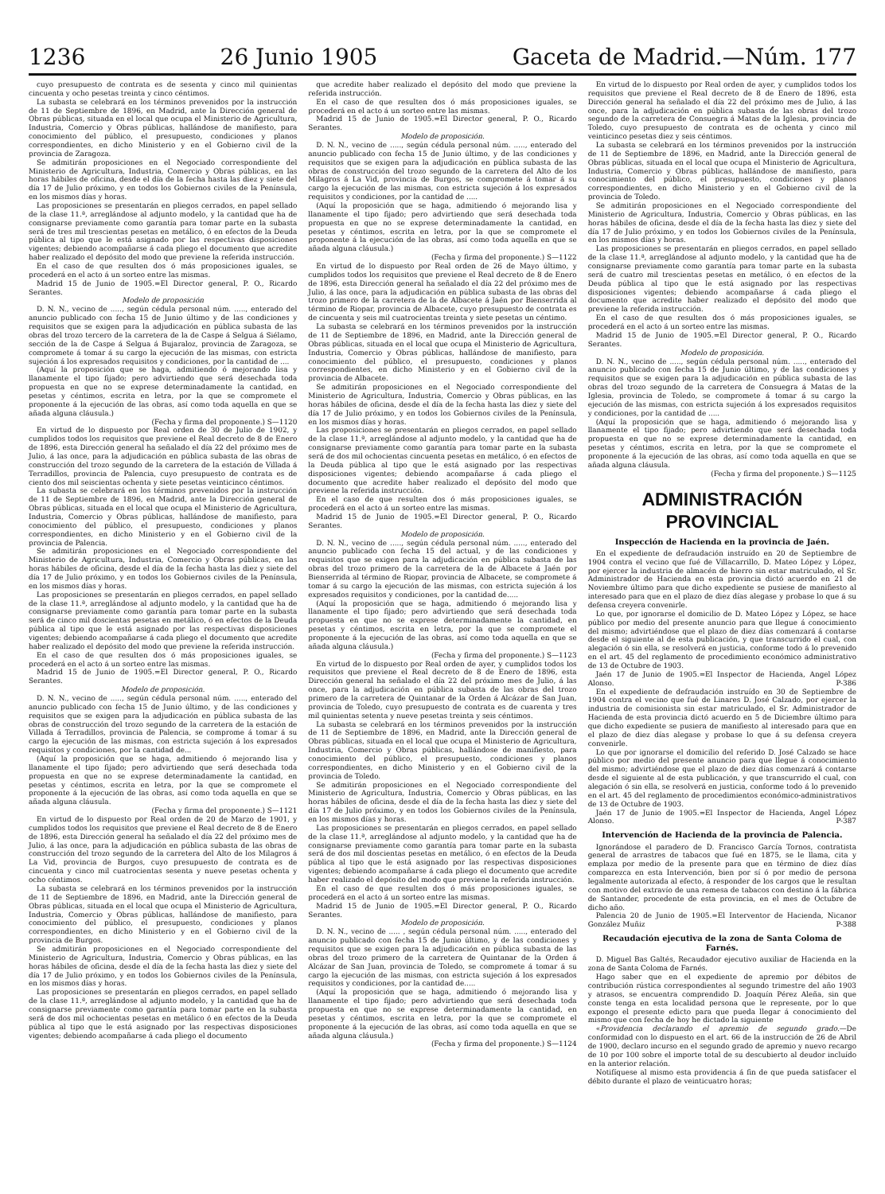1236 26 Junio 1905 Gaceta de Madrid.—Núm. 177
cuyo presupuesto de contrata es de sesenta y cinco mil quinientas cincuenta y ocho pesetas treinta y cinco céntimos.
La subasta se celebrará en los términos prevenidos por la instrucción de 11 de Septiembre de 1896, en Madrid, ante la Dirección general de Obras públicas, situada en el local que ocupa el Ministerio de Agricultura, Industria, Comercio y Obras públicas, hallándose de manifiesto, para conocimiento del público, el presupuesto, condiciones y planos correspondientes, en dicho Ministerio y en el Gobierno civil de la provincia de Zaragoza.
Se admitirán proposiciones en el Negociado correspondiente del Ministerio de Agricultura, Industria, Comercio y Obras públicas, en las horas hábiles de oficina, desde el día de la fecha hasta las diez y siete del día 17 de Julio próximo, y en todos los Gobiernos civiles de la Península, en los mismos días y horas.
Las proposiciones se presentarán en pliegos cerrados, en papel sellado de la clase 11.ª, arreglándose al adjunto modelo, y la cantidad que ha de consignarse previamente como garantía para tomar parte en la subasta será de tres mil trescientas pesetas en metálico, ó en efectos de la Deuda pública al tipo que le está asignado por las respectivas disposiciones vigentes; debiendo acompañarse á cada pliego el documento que acredite haber realizado el depósito del modo que previene la referida instrucción.
En el caso de que resulten dos ó más proposiciones iguales, se procederá en el acto á un sorteo entre las mismas.
Madrid 15 de Junio de 1905.=El Director general, P. O., Ricardo Serantes.
Modelo de proposición
D. N. N., vecino de ....., según cédula personal núm. ....., enterado del anuncio publicado con fecha 15 de Junio último y de las condiciones y requisitos que se exigen para la adjudicación en pública subasta de las obras del trozo tercero de la carretera de la de Caspe á Selgua á Siélamo, sección de la de Caspe á Selgua á Bujaraloz, provincia de Zaragoza, se compromete á tomar á su cargo la ejecución de las mismas, con estricta sujeción á los expresados requisitos y condiciones, por la cantidad de ....
(Aquí la proposición que se haga, admitiendo ó mejorando lisa y llanamente el tipo fijado; pero advirtiendo que será desechada toda propuesta en que no se exprese determinadamente la cantidad, en pesetas y céntimos, escrita en letra, por la que se compromete el proponente á la ejecución de las obras, así como toda aquella en que se añada alguna cláusula.)
(Fecha y firma del proponente.) S—1120
En virtud de lo dispuesto por Real orden de 30 de Julio de 1902, y cumplidos todos los requisitos que previene el Real decreto de 8 de Enero de 1896, esta Dirección general ha señalado el día 22 del próximo mes de Julio, á las once, para la adjudicación en pública subasta de las obras de construcción del trozo segundo de la carretera de la estación de Villada á Terradillos, provincia de Palencia, cuyo presupuesto de contrata es de ciento dos mil seiscientas ochenta y siete pesetas veinticinco céntimos.
La subasta se celebrará en los términos prevenidos por la instrucción de 11 de Septiembre de 1896, en Madrid, ante la Dirección general de Obras públicas, situada en el local que ocupa el Ministerio de Agricultura, Industria, Comercio y Obras públicas, hallándose de manifiesto, para conocimiento del público, el presupuesto, condiciones y planos correspondientes, en dicho Ministerio y en el Gobierno civil de la provincia de Palencia.
Se admitirán proposiciones en el Negociado correspondiente del Ministerio de Agricultura, Industria, Comercio y Obras públicas, en las horas hábiles de oficina, desde el día de la fecha hasta las diez y siete del día 17 de Julio próximo, y en todos los Gobiernos civiles de la Península, en los mismos días y horas.
Las proposiciones se presentarán en pliegos cerrados, en papel sellado de la clase 11.ª, arreglándose al adjunto modelo, y la cantidad que ha de consignarse previamente como garantía para tomar parte en la subasta será de cinco mil doscientas pesetas en metálico, ó en efectos de la Deuda pública al tipo que le está asignado por las respectivas disposiciones vigentes; debiendo acompañarse á cada pliego el documento que acredite haber realizado el depósito del modo que previene la referida instrucción.
En el caso de que resulten dos ó más proposiciones iguales, se procederá en el acto á un sorteo entre las mismas.
Madrid 15 de Junio de 1905.=El Director general, P. O., Ricardo Serantes.
Modelo de proposición.
D. N. N., vecino de ....., según cédula personal núm. ....., enterado del anuncio publicado con fecha 15 de Junio último, y de las condiciones y requisitos que se exigen para la adjudicación en pública subasta de las obras de construcción del trozo segundo de la carretera de la estación de Villada á Terradillos, provincia de Palencia, se comprome á tomar á su cargo la ejecución de las mismas, con estricta sujeción á los expresados requisitos y condiciones, por la cantidad de...
(Aquí la proposición que se haga, admitiendo ó mejorando lisa y llanamente el tipo fijado; pero advirtiendo que será desechada toda propuesta en que no se exprese determinadamente la cantidad, en pesetas y céntimos, escrita en letra, por la que se compromete el proponente á la ejecución de las obras, así como toda aquella en que se añada alguna cláusula.
(Fecha y firma del proponente.) S—1121
En virtud de lo dispuesto por Real orden de 20 de Marzo de 1901, y cumplidos todos los requisitos que previene el Real decreto de 8 de Enero de 1896, esta Dirección general ha señalado el día 22 del próximo mes de Julio, á las once, para la adjudicación en pública subasta de las obras de construcción del trozo segundo de la carretera del Alto de los Milagros á La Vid, provincia de Burgos, cuyo presupuesto de contrata es de cincuenta y cinco mil cuatrocientas sesenta y nueve pesetas ochenta y ocho céntimos.
La subasta se celebrará en los términos prevenidos por la instrucción de 11 de Septiembre de 1896, en Madrid, ante la Dirección general de Obras públicas, situada en el local que ocupa el Ministerio de Agricultura, Industria, Comercio y Obras públicas, hallándose de manifiesto, para conocimiento del público, el presupuesto, condiciones y planos correspondientes, en dicho Ministerio y en el Gobierno civil de la provincia de Burgos.
Se admitirán proposiciones en el Negociado correspondiente del Ministerio de Agricultura, Industria, Comercio y Obras públicas, en las horas hábiles de oficina, desde el día de la fecha hasta las diez y siete del día 17 de Julio próximo, y en todos los Gobiernos civiles de la Península, en los mismos días y horas.
Las proposiciones se presentarán en pliegos cerrados, en papel sellado de la clase 11.ª, arreglándose al adjunto modelo, y la cantidad que ha de consignarse previamente como garantía para tomar parte en la subasta será de dos mil ochocientas pesetas en metálico ó en efectos de la Deuda pública al tipo que le está asignado por las respectivas disposiciones vigentes; debiendo acompañarse á cada pliego el documento
que acredite haber realizado el depósito del modo que previene la referida instrucción.
En el caso de que resulten dos ó más proposiciones iguales, se procederá en el acto á un sorteo entre las mismas.
Madrid 15 de Junio de 1905.=El Director general, P. O., Ricardo Serantes.
Modelo de proposición.
D. N. N., vecino de ....., según cédula personal núm. ....., enterado del anuncio publicado con fecha 15 de Junio último, y de las condiciones y requisitos que se exigen para la adjudicación en pública subasta de las obras de construcción del trozo segundo de la carretera del Alto de los Milagros á La Vid, provincia de Burgos, se compromete á tomar á su cargo la ejecución de las mismas, con estricta sujeción á los expresados requisitos y condiciones, por la cantidad de .....
(Aquí la proposición que se haga, admitiendo ó mejorando lisa y llanamente el tipo fijado; pero advirtiendo que será desechada toda propuesta en que no se exprese determinadamente la cantidad, en pesetas y céntimos, escrita en letra, por la que se compromete el proponente á la ejecución de las obras, así como toda aquella en que se añada alguna cláusula.)
(Fecha y firma del proponente.) S—1122
En virtud de lo dispuesto por Real orden de 26 de Mayo último, y cumplidos todos los requisitos que previene el Real decreto de 8 de Enero de 1896, esta Dirección general ha señalado el día 22 del próximo mes de Julio, á las once, para la adjudicación en pública subasta de las obras del trozo primero de la carretera de la de Albacete á Jaén por Bienserrida al término de Riopar, provincia de Albacete, cuyo presupuesto de contrata es de cincuenta y seis mil cuatrocientas treinta y siete pesetas un céntimo.
La subasta se celebrará en los términos prevenidos por la instrucción de 11 de Septiembre de 1896, en Madrid, ante la Dirección general de Obras públicas, situada en el local que ocupa el Ministerio de Agricultura, Industria, Comercio y Obras públicas, hallándose de manifiesto, para conocimiento del público, el presupuesto, condiciones y planos correspondientes, en dicho Ministerio y en el Gobierno civil de la provincia de Albacete.
Se admitirán proposiciones en el Negociado correspondiente del Ministerio de Agricultura, Industria, Comercio y Obras públicas, en las horas hábiles de oficina, desde el día de la fecha hasta las diez y siete del día 17 de Julio próximo, y en todos los Gobiernos civiles de la Península, en los mismos días y horas.
Las proposiciones se presentarán en pliegos cerrados, en papel sellado de la clase 11.ª, arreglándose al adjunto modelo, y la cantidad que ha de consignarse previamente como garantía para tomar parte en la subasta será de dos mil ochocientas cincuenta pesetas en metálico, ó en efectos de la Deuda pública al tipo que le está asignado por las respectivas disposiciones vigentes; debiendo acompañarse á cada pliego el documento que acredite haber realizado el depósito del modo que previene la referida instrucción.
En el caso de que resulten dos ó más proposiciones iguales, se procederá en el acto á un sorteo entre las mismas.
Madrid 15 de Junio de 1905.=El Director general, P. O., Ricardo Serantes.
Modelo de proposición.
D. N. N., vecino de ....., según cédula personal núm. ....., enterado del anuncio publicado con fecha 15 del actual, y de las condiciones y requisitos que se exigen para la adjudicación en pública subasta de las obras del trozo primero de la carretera de la de Albacete á Jaén por Bienserrida al término de Riopar, provincia de Albacete, se compromete á tomar á su cargo la ejecución de las mismas, con estricta sujeción á los expresados requisitos y condiciones, por la cantidad de.....
(Aquí la proposición que se haga, admitiendo ó mejorando lisa y llanamente el tipo fijado; pero advirtiendo que será desechada toda propuesta en que no se exprese determinadamente la cantidad, en pesetas y céntimos, escrita en letra, por la que se compromete el proponente á la ejecución de las obras, así como toda aquella en que se añada alguna cláusula.)
(Fecha y firma del proponente.) S—1123
En virtud de lo dispuesto por Real orden de ayer, y cumplidos todos los requisitos que previene el Real decreto de 8 de Enero de 1896, esta Dirección general ha señalado el día 22 del próximo mes de Julio, á las once, para la adjudicación en pública subasta de las obras del trozo primero de la carretera de Quintanar de la Orden á Alcázar de San Juan, provincia de Toledo, cuyo presupuesto de contrata es de cuarenta y tres mil quinientas setenta y nueve pesetas treinta y seis céntimos.
La subasta se celebrará en los términos prevenidos por la instrucción de 11 de Septiembre de 1896, en Madrid, ante la Dirección general de Obras públicas, situada en el local que ocupa el Ministerio de Agricultura, Industria, Comercio y Obras públicas, hallándose de manifiesto, para conocimiento del público, el presupuesto, condiciones y planos correspondientes, en dicho Ministerio y en el Gobierno civil de la provincia de Toledo.
Se admitirán proposiciones en el Negociado correspondiente del Ministerio de Agricultura, Industria, Comercio y Obras públicas, en las horas hábiles de oficina, desde el día de la fecha hasta las diez y siete del día 17 de Julio próximo, y en todos los Gobiernos civiles de la Península, en los mismos días y horas.
Las proposiciones se presentarán en pliegos cerrados, en papel sellado de la clase 11.ª, arreglándose al adjunto modelo, y la cantidad que ha de consignarse previamente como garantía para tomar parte en la subasta será de dos mil doscientas pesetas en metálico, ó en efectos de la Deuda pública al tipo que le está asignado por las respectivas disposiciones vigentes; debiendo acompañarse á cada pliego el documento que acredite haber realizado el depósito del modo que previene la referida instrucción.
En el caso de que resulten dos ó más proposiciones iguales, se procederá en el acto á un sorteo entre las mismas.
Madrid 15 de Junio de 1905.=El Director general, P. O., Ricardo Serantes.
Modelo de proposición.
D. N. N., vecino de ..... , según cédula personal núm. ....., enterado del anuncio publicado con fecha 15 de Junio último, y de las condiciones y requisitos que se exigen para la adjudicación en pública subasta de las obras del trozo primero de la carretera de Quintanar de la Orden á Alcázar de San Juan, provincia de Toledo, se compromete á tomar á su cargo la ejecución de las mismas, con estricta sujeción á los expresados requisitos y condiciones, por la cantidad de.....
(Aquí la proposición que se haga, admitiendo ó mejorando lisa y llanamente el tipo fijado; pero advirtiendo que será desechada toda propuesta en que no se exprese determinadamente la cantidad, en pesetas y céntimos, escrita en letra, por la que se compromete el proponente á la ejecución de las obras, así como toda aquella en que se añada alguna cláusula.)
(Fecha y firma del proponente.) S—1124
En virtud de lo dispuesto por Real orden de ayer, y cumplidos todos los requisitos que previene el Real decreto de 8 de Enero de 1896, esta Dirección general ha señalado el día 22 del próximo mes de Julio, á las once, para la adjudicación en pública subasta de las obras del trozo segundo de la carretera de Consuegra á Matas de la Iglesia, provincia de Toledo, cuyo presupuesto de contrata es de ochenta y cinco mil veinticinco pesetas diez y seis céntimos.
La subasta se celebrará en los términos prevenidos por la instrucción de 11 de Septiembre de 1896, en Madrid, ante la Dirección general de Obras públicas, situada en el local que ocupa el Ministerio de Agricultura, Industria, Comercio y Obras públicas, hallándose de manifiesto, para conocimiento del público, el presupuesto, condiciones y planos correspondientes, en dicho Ministerio y en el Gobierno civil de la provincia de Toledo.
Se admitirán proposiciones en el Negociado correspondiente del Ministerio de Agricultura, Industria, Comercio y Obras públicas, en las horas hábiles de oficina, desde el día de la fecha hasta las diez y siete del día 17 de Julio próximo, y en todos los Gobiernos civiles de la Península, en los mismos días y horas.
Las proposiciones se presentarán en pliegos cerrados, en papel sellado de la clase 11.ª, arreglándose al adjunto modelo, y la cantidad que ha de consignarse previamente como garantía para tomar parte en la subasta será de cuatro mil trescientas pesetas en metálico, ó en efectos de la Deuda pública al tipo que le está asignado por las respectivas disposiciones vigentes; debiendo acompañarse á cada pliego el documento que acredite haber realizado el depósito del modo que previene la referida instrucción.
En el caso de que resulten dos ó más proposiciones iguales, se procederá en el acto á un sorteo entre las mismas.
Madrid 15 de Junio de 1905.=El Director general, P. O., Ricardo Serantes.
Modelo de proposición.
D. N. N., vecino de ....., según cédula personal núm. ....., enterado del anuncio publicado con fecha 15 de Junio último, y de las condiciones y requisitos que se exigen para la adjudicación en pública subasta de las obras del trozo segundo de la carretera de Consuegra á Matas de la Iglesia, provincia de Toledo, se compromete á tomar á su cargo la ejecución de las mismas, con estricta sujeción á los expresados requisitos y condiciones, por la cantidad de .....
(Aquí la proposición que se haga, admitiendo ó mejorando lisa y llanamente el tipo fijado; pero advirtiendo que será desechada toda propuesta en que no se exprese determinadamente la cantidad, en pesetas y céntimos, escrita en letra, por la que se compromete el proponente á la ejecución de las obras, así como toda aquella en que se añada alguna cláusula.
(Fecha y firma del proponente.) S—1125
ADMINISTRACIÓN PROVINCIAL
Inspección de Hacienda en la provincia de Jaén.
En el expediente de defraudación instruído en 20 de Septiembre de 1904 contra el vecino que fué de Villacarrillo, D. Mateo López y López, por ejercer la industria de almacén de hierro sin estar matriculado, el Sr. Administrador de Hacienda en esta provincia dictó acuerdo en 21 de Noviembre último para que dicho expediente se pusiese de manifiesto al interesado para que en el plazo de diez días alegase y probase lo que á su defensa creyera convenirle.
Lo que, por ignorarse el domicilio de D. Mateo López y López, se hace público por medio del presente anuncio para que llegue á conocimiento del mismo; advirtiéndose que el plazo de diez días comenzará á contarse desde el siguiente al de esta publicación, y que transcurrido el cual, con alegación ó sin ella, se resolverá en justicia, conforme todo á lo prevenido en el art. 45 del reglamento de procedimiento económico administrativo de 13 de Octubre de 1903.
Jaén 17 de Junio de 1905.=El Inspector de Hacienda, Angel López Alonso. P-386
En el expediente de defraudación instruído en 30 de Septiembre de 1904 contra el vecino que fué de Linares D. José Calzado, por ejercer la industria de comisionista sin estar matriculado, el Sr. Administrador de Hacienda de esta provincia dictó acuerdo en 5 de Diciembre último para que dicho expediente se pusiera de manifiesto al interesado para que en el plazo de diez días alegase y probase lo que á su defensa creyera convenirle.
Lo que por ignorarse el domicilio del referido D. José Calzado se hace público por medio del presente anuncio para que llegue á conocimiento del mismo; advirtiéndose que el plazo de diez días comenzará á contarse desde el siguiente al de esta publicación, y que transcurrido el cual, con alegación ó sin ella, se resolverá en justicia, conforme todo á lo prevenido en el art. 45 del reglamento de procedimientos económico-administrativos de 13 de Octubre de 1903.
Jaén 17 de Junio de 1905.=El Inspector de Hacienda, Angel López Alonso. P-387
Intervención de Hacienda de la provincia de Palencia.
Ignorándose el paradero de D. Francisco García Tornos, contratista general de arrastres de tabacos que fué en 1875, se le llama, cita y emplaza por medio de la presente para que en término de diez días comparezca en esta Intervención, bien por sí ó por medio de persona legalmente autorizada al efecto, á responder de los cargos que le resultan con motivo del extravío de una remesa de tabacos con destino á la fábrica de Santander, procedente de esta provincia, en el mes de Octubre de dicho año.
Palencia 20 de Junio de 1905.=El Interventor de Hacienda, Nicanor González Muñiz P-388
Recaudación ejecutiva de la zona de Santa Coloma de Farnés.
D. Miguel Bas Galtés, Recaudador ejecutivo auxiliar de Hacienda en la zona de Santa Coloma de Farnés.
Hago saber que en el expediente de apremio por débitos de contribución rústica correspondientes al segundo trimestre del año 1903 y atrasos, se encuentra comprendido D. Joaquín Pérez Aleña, sin que conste tenga en esta localidad persona que le represente, por lo que expongo el presente edicto para que pueda llegar á conocimiento del mismo que con fecha de hoy he dictado la siguiente
«Providencia declarando el apremio de segundo grado.—De conformidad con lo dispuesto en el art. 66 de la instrucción de 26 de Abril de 1900, declaro incurso en el segundo grado de apremio y nuevo recargo de 10 por 100 sobre el importe total de su descubierto al deudor incluído en la anterior relación.
Notifíquese al mismo esta providencia á fin de que pueda satisfacer el débito durante el plazo de veinticuatro horas;